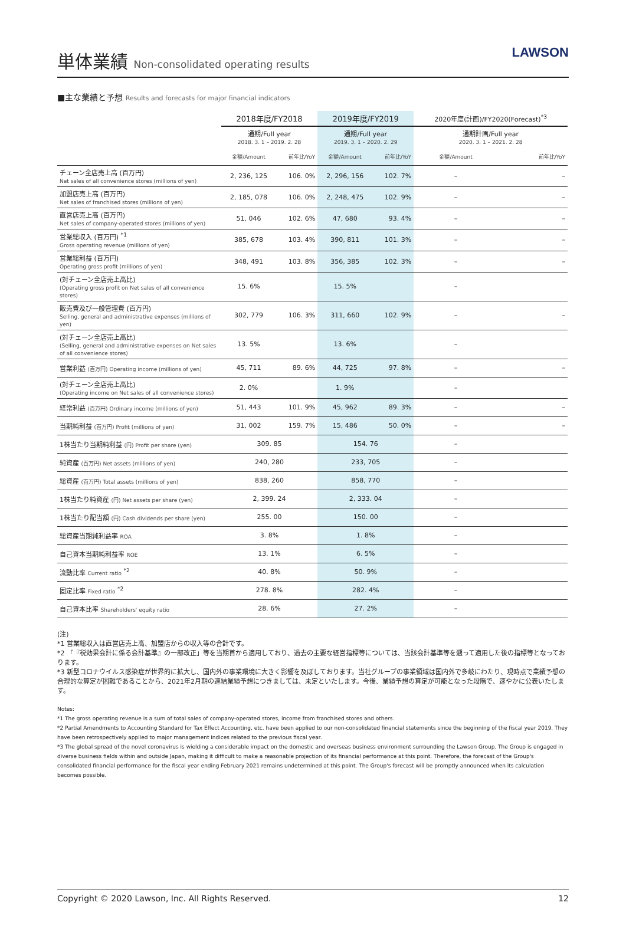単体業績 Non-consolidated operating results
LAWSON
■主な業績と予想 Results and forecasts for major financial indicators
| | 2018年度/FY2018 | | 2019年度/FY2019 | | 2020年度(計画)/FY2020(Forecast)<sup>*3</sup> | |
| --- | --- | --- | --- | --- | --- | --- |
| | 通期/Full year 2018. 3. 1 – 2019. 2. 28 | | 通期/Full year 2019. 3. 1 – 2020. 2. 29 | | 通期計画/Full year 2020. 3. 1 – 2021. 2. 28 | |
| | 金額/Amount | 前年比/YoY | 金額/Amount | 前年比/YoY | 金額/Amount | 前年比/YoY |
| チェーン全店売上高 (百万円) Net sales of all convenience stores (millions of yen) | 2, 236, 125 | 106. 0% | 2, 296, 156 | 102. 7% | – | – |
| 加盟店売上高 (百万円) Net sales of franchised stores (millions of yen) | 2, 185, 078 | 106. 0% | 2, 248, 475 | 102. 9% | – | – |
| 直営店売上高 (百万円) Net sales of company-operated stores (millions of yen) | 51, 046 | 102. 6% | 47, 680 | 93. 4% | – | – |
| 営業総収入 (百万円) <sup>*1</sup> Gross operating revenue (millions of yen) | 385, 678 | 103. 4% | 390, 811 | 101. 3% | – | – |
| 営業総利益 (百万円) Operating gross profit (millions of yen) | 348, 491 | 103. 8% | 356, 385 | 102. 3% | – | – |
| (対チェーン全店売上高比) (Operating gross profit on Net sales of all convenience stores) | 15. 6% | | 15. 5% | | – | |
| 販売費及び一般管理費 (百万円) Selling, general and administrative expenses (millions of yen) | 302, 779 | 106. 3% | 311, 660 | 102. 9% | – | – |
| (対チェーン全店売上高比) (Selling, general and administrative expenses on Net sales of all convenience stores) | 13. 5% | | 13. 6% | | – | |
| 営業利益 (百万円) Operating income (millions of yen) | 45, 711 | 89. 6% | 44, 725 | 97. 8% | – | – |
| (対チェーン全店売上高比) (Operating income on Net sales of all convenience stores) | 2. 0% | | 1. 9% | | – | |
| 経常利益 (百万円) Ordinary income (millions of yen) | 51, 443 | 101. 9% | 45, 962 | 89. 3% | – | – |
| 当期純利益 (百万円) Profit (millions of yen) | 31, 002 | 159. 7% | 15, 486 | 50. 0% | – | – |
| 1株当たり当期純利益 (円) Profit per share (yen) | 309. 85 | | 154. 76 | | – | |
| 純資産 (百万円) Net assets (millions of yen) | 240, 280 | | 233, 705 | | – | |
| 総資産 (百万円) Total assets (millions of yen) | 838, 260 | | 858, 770 | | – | |
| 1株当たり純資産 (円) Net assets per share (yen) | 2, 399. 24 | | 2, 333. 04 | | – | |
| 1株当たり配当額 (円) Cash dividends per share (yen) | 255. 00 | | 150. 00 | | – | |
| 総資産当期純利益率 ROA | 3. 8% | | 1. 8% | | – | |
| 自己資本当期純利益率 ROE | 13. 1% | | 6. 5% | | – | |
| 流動比率 Current ratio <sup>*2</sup> | 40. 8% | | 50. 9% | | – | |
| 固定比率 Fixed ratio <sup>*2</sup> | 278. 8% | | 282. 4% | | – | |
| 自己資本比率 Shareholders' equity ratio | 28. 6% | | 27. 2% | | – | |
(注)
*1 営業総収入は直営店売上高、加盟店からの収入等の合計です。
*2 「『税効果会計に係る会計基準』の一部改正」等を当期首から適用しており、過去の主要な経営指標等については、当該会計基準等を遡って適用した後の指標等となっております。
*3 新型コロナウイルス感染症が世界的に拡大し、国内外の事業環境に大きく影響を及ぼしております。当社グループの事業領域は国内外で多岐にわたり、現時点で業績予想の合理的な算定が困難であることから、2021年2月期の連結業績予想につきましては、未定といたします。今後、業績予想の算定が可能となった段階で、速やかに公表いたします。
Notes:
*1 The gross operating revenue is a sum of total sales of company-operated stores, income from franchised stores and others.
*2 Partial Amendments to Accounting Standard for Tax Effect Accounting, etc. have been applied to our non-consolidated financial statements since the beginning of the fiscal year 2019. They have been retrospectively applied to major management indices related to the previous fiscal year.
*3 The global spread of the novel coronavirus is wielding a considerable impact on the domestic and overseas business environment surrounding the Lawson Group. The Group is engaged in diverse business fields within and outside Japan, making it difficult to make a reasonable projection of its financial performance at this point. Therefore, the forecast of the Group's consolidated financial performance for the fiscal year ending February 2021 remains undetermined at this point. The Group's forecast will be promptly announced when its calculation becomes possible.
Copyright © 2020 Lawson, Inc. All Rights Reserved. 12